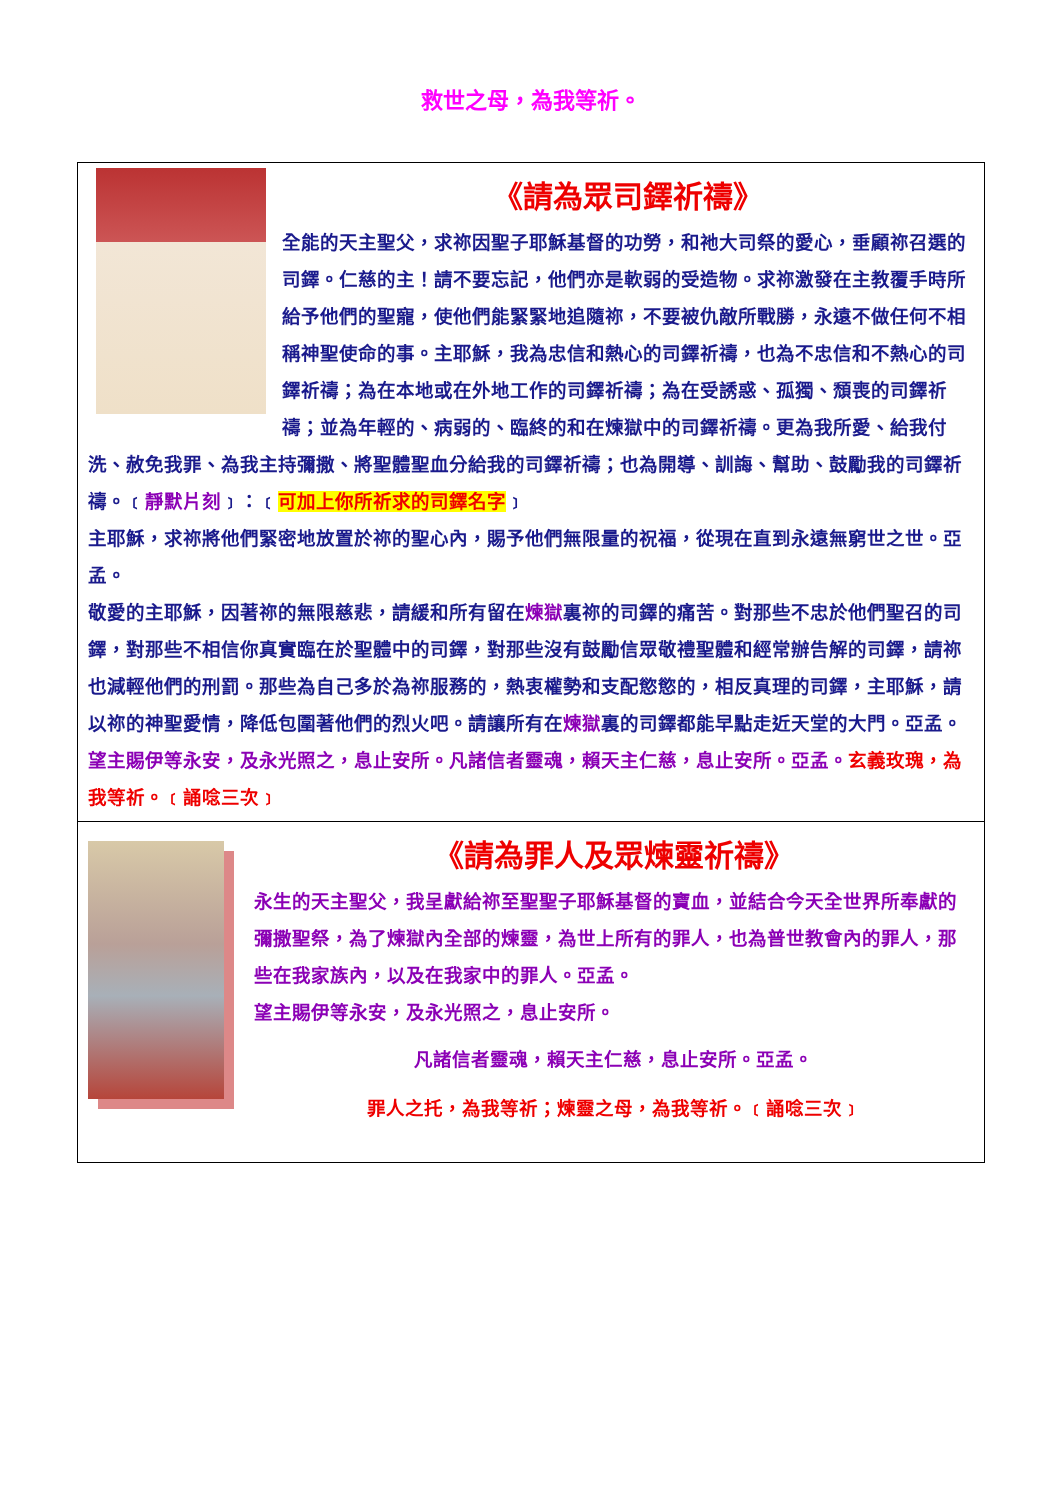救世之母，為我等祈。
《請為眾司鐸祈禱》
全能的天主聖父，求祢因聖子耶穌基督的功勞，和祂大司祭的愛心，垂顧祢召選的司鐸。仁慈的主！請不要忘記，他們亦是軟弱的受造物。求祢激發在主教覆手時所給予他們的聖寵，使他們能緊緊地追隨祢，不要被仇敵所戰勝，永遠不做任何不相稱神聖使命的事。主耶穌，我為忠信和熱心的司鐸祈禱，也為不忠信和不熱心的司鐸祈禱；為在本地或在外地工作的司鐸祈禱；為在受誘惑、孤獨、頹喪的司鐸祈禱；並為年輕的、病弱的、臨終的和在煉獄中的司鐸祈禱。更為我所愛、給我付洗、赦免我罪、為我主持彌撒、將聖體聖血分給我的司鐸祈禱；也為開導、訓誨、幫助、鼓勵我的司鐸祈禱。﹝靜默片刻﹞：﹝可加上你所祈求的司鐸名字﹞
主耶穌，求祢將他們緊密地放置於祢的聖心內，賜予他們無限量的祝福，從現在直到永遠無窮世之世。亞孟。
敬愛的主耶穌，因著祢的無限慈悲，請緩和所有留在煉獄裏祢的司鐸的痛苦。對那些不忠於他們聖召的司鐸，對那些不相信你真實臨在於聖體中的司鐸，對那些沒有鼓勵信眾敬禮聖體和經常辦告解的司鐸，請祢也減輕他們的刑罰。那些為自己多於為祢服務的，熱衷權勢和支配慾慾的，相反真理的司鐸，主耶穌，請以祢的神聖愛情，降低包圍著他們的烈火吧。請讓所有在煉獄裏的司鐸都能早點走近天堂的大門。亞孟。望主賜伊等永安，及永光照之，息止安所。凡諸信者靈魂，賴天主仁慈，息止安所。亞孟。玄義玫瑰，為我等祈。﹝誦唸三次﹞
《請為罪人及眾煉靈祈禱》
永生的天主聖父，我呈獻給祢至聖聖子耶穌基督的寶血，並結合今天全世界所奉獻的彌撒聖祭，為了煉獄內全部的煉靈，為世上所有的罪人，也為普世教會內的罪人，那些在我家族內，以及在我家中的罪人。亞孟。
望主賜伊等永安，及永光照之，息止安所。
凡諸信者靈魂，賴天主仁慈，息止安所。亞孟。
罪人之托，為我等祈；煉靈之母，為我等祈。﹝誦唸三次﹞